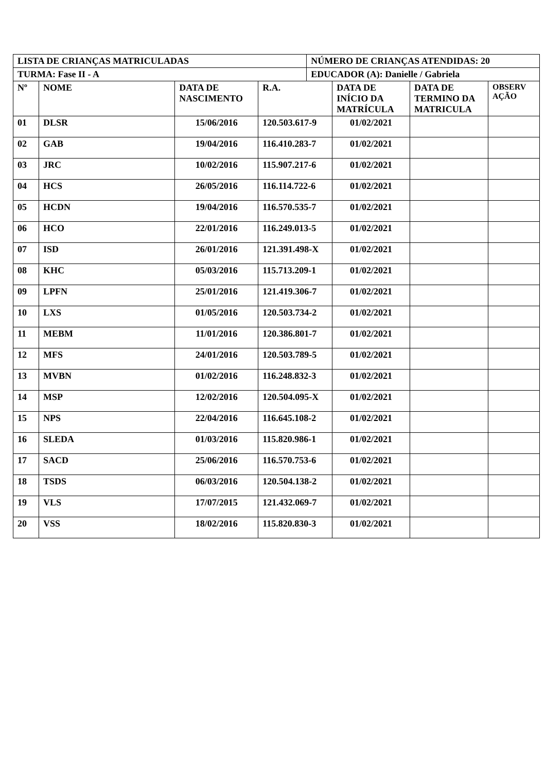| LISTA DE CRIANÇAS MATRICULADAS | | | | NÚMERO DE CRIANÇAS ATENDIDAS: 20 | | | |
| TURMA: Fase II - A | | | | EDUCADOR (A): Danielle / Gabriela | | | |
| Nº | NOME | DATA DE NASCIMENTO | R.A. | | DATA DE INÍCIO DA MATRÍCULA | DATA DE TERMINO DA MATRICULA | OBSERV AÇÃO |
| 01 | DLSR | 15/06/2016 | 120.503.617-9 | | 01/02/2021 | | |
| 02 | GAB | 19/04/2016 | 116.410.283-7 | | 01/02/2021 | | |
| 03 | JRC | 10/02/2016 | 115.907.217-6 | | 01/02/2021 | | |
| 04 | HCS | 26/05/2016 | 116.114.722-6 | | 01/02/2021 | | |
| 05 | HCDN | 19/04/2016 | 116.570.535-7 | | 01/02/2021 | | |
| 06 | HCO | 22/01/2016 | 116.249.013-5 | | 01/02/2021 | | |
| 07 | ISD | 26/01/2016 | 121.391.498-X | | 01/02/2021 | | |
| 08 | KHC | 05/03/2016 | 115.713.209-1 | | 01/02/2021 | | |
| 09 | LPFN | 25/01/2016 | 121.419.306-7 | | 01/02/2021 | | |
| 10 | LXS | 01/05/2016 | 120.503.734-2 | | 01/02/2021 | | |
| 11 | MEBM | 11/01/2016 | 120.386.801-7 | | 01/02/2021 | | |
| 12 | MFS | 24/01/2016 | 120.503.789-5 | | 01/02/2021 | | |
| 13 | MVBN | 01/02/2016 | 116.248.832-3 | | 01/02/2021 | | |
| 14 | MSP | 12/02/2016 | 120.504.095-X | | 01/02/2021 | | |
| 15 | NPS | 22/04/2016 | 116.645.108-2 | | 01/02/2021 | | |
| 16 | SLEDA | 01/03/2016 | 115.820.986-1 | | 01/02/2021 | | |
| 17 | SACD | 25/06/2016 | 116.570.753-6 | | 01/02/2021 | | |
| 18 | TSDS | 06/03/2016 | 120.504.138-2 | | 01/02/2021 | | |
| 19 | VLS | 17/07/2015 | 121.432.069-7 | | 01/02/2021 | | |
| 20 | VSS | 18/02/2016 | 115.820.830-3 | | 01/02/2021 | | |